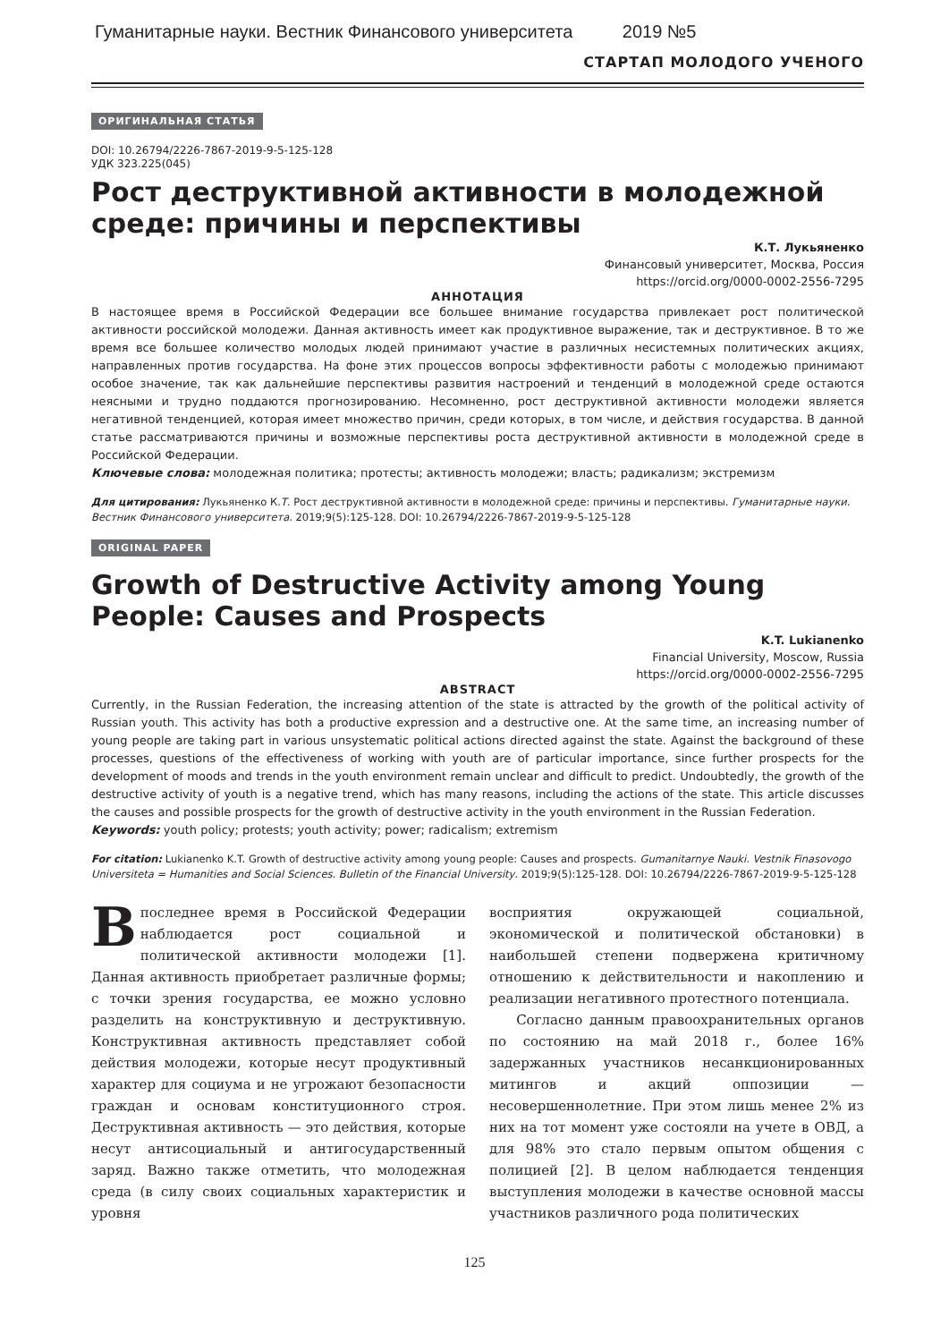Гуманитарные науки. Вестник Финансового университета 2019 №5
СТАРТАП МОЛОДОГО УЧЕНОГО
ОРИГИНАЛЬНАЯ СТАТЬЯ
DOI: 10.26794/2226-7867-2019-9-5-125-128
УДК 323.225(045)
Рост деструктивной активности в молодежной среде: причины и перспективы
К.Т. Лукьяненко
Финансовый университет, Москва, Россия
https://orcid.org/0000-0002-2556-7295
АННОТАЦИЯ
В настоящее время в Российской Федерации все большее внимание государства привлекает рост политической активности российской молодежи. Данная активность имеет как продуктивное выражение, так и деструктивное. В то же время все большее количество молодых людей принимают участие в различных несистемных политических акциях, направленных против государства. На фоне этих процессов вопросы эффективности работы с молодежью принимают особое значение, так как дальнейшие перспективы развития настроений и тенденций в молодежной среде остаются неясными и трудно поддаются прогнозированию. Несомненно, рост деструктивной активности молодежи является негативной тенденцией, которая имеет множество причин, среди которых, в том числе, и действия государства. В данной статье рассматриваются причины и возможные перспективы роста деструктивной активности в молодежной среде в Российской Федерации.
Ключевые слова: молодежная политика; протесты; активность молодежи; власть; радикализм; экстремизм
Для цитирования: Лукьяненко К.Т. Рост деструктивной активности в молодежной среде: причины и перспективы. Гуманитарные науки. Вестник Финансового университета. 2019;9(5):125-128. DOI: 10.26794/2226-7867-2019-9-5-125-128
ORIGINAL PAPER
Growth of Destructive Activity among Young People: Causes and Prospects
K.T. Lukianenko
Financial University, Moscow, Russia
https://orcid.org/0000-0002-2556-7295
ABSTRACT
Currently, in the Russian Federation, the increasing attention of the state is attracted by the growth of the political activity of Russian youth. This activity has both a productive expression and a destructive one. At the same time, an increasing number of young people are taking part in various unsystematic political actions directed against the state. Against the background of these processes, questions of the effectiveness of working with youth are of particular importance, since further prospects for the development of moods and trends in the youth environment remain unclear and difficult to predict. Undoubtedly, the growth of the destructive activity of youth is a negative trend, which has many reasons, including the actions of the state. This article discusses the causes and possible prospects for the growth of destructive activity in the youth environment in the Russian Federation.
Keywords: youth policy; protests; youth activity; power; radicalism; extremism
For citation: Lukianenko K.T. Growth of destructive activity among young people: Causes and prospects. Gumanitarnye Nauki. Vestnik Finasovogo Universiteta = Humanities and Social Sciences. Bulletin of the Financial University. 2019;9(5):125-128. DOI: 10.26794/2226-7867-2019-9-5-125-128
В последнее время в Российской Федерации наблюдается рост социальной и политической активности молодежи [1]. Данная активность приобретает различные формы; с точки зрения государства, ее можно условно разделить на конструктивную и деструктивную. Конструктивная активность представляет собой действия молодежи, которые несут продуктивный характер для социума и не угрожают безопасности граждан и основам конституционного строя. Деструктивная активность — это действия, которые несут антисоциальный и антигосударственный заряд. Важно также отметить, что молодежная среда (в силу своих социальных характеристик и уровня
восприятия окружающей социальной, экономической и политической обстановки) в наибольшей степени подвержена критичному отношению к действительности и накоплению и реализации негативного протестного потенциала.
Согласно данным правоохранительных органов по состоянию на май 2018 г., более 16% задержанных участников несанкционированных митингов и акций оппозиции — несовершеннолетние. При этом лишь менее 2% из них на тот момент уже состояли на учете в ОВД, а для 98% это стало первым опытом общения с полицией [2]. В целом наблюдается тенденция выступления молодежи в качестве основной массы участников различного рода политических
125